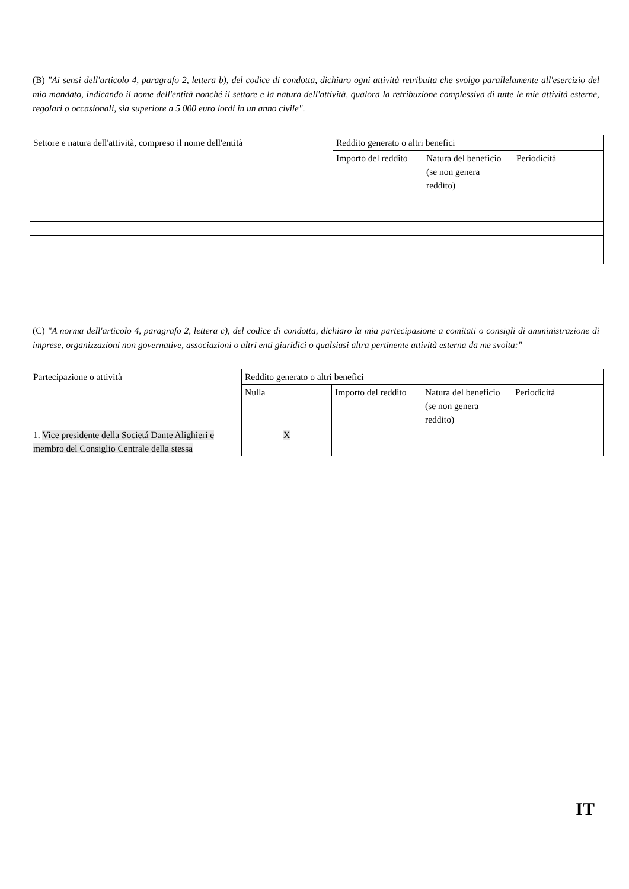(B) "Ai sensi dell'articolo 4, paragrafo 2, lettera b), del codice di condotta, dichiaro ogni attività retribuita che svolgo parallelamente all'esercizio del mio mandato, indicando il nome dell'entità nonché il settore e la natura dell'attività, qualora la retribuzione complessiva di tutte le mie attività esterne, regolari o occasionali, sia superiore a 5 000 euro lordi in un anno civile".
| Settore e natura dell'attività, compreso il nome dell'entità | Reddito generato o altri benefici | | |
| | Importo del reddito | Natura del beneficio (se non genera reddito) | Periodicità |
(C) "A norma dell'articolo 4, paragrafo 2, lettera c), del codice di condotta, dichiaro la mia partecipazione a comitati o consigli di amministrazione di imprese, organizzazioni non governative, associazioni o altri enti giuridici o qualsiasi altra pertinente attività esterna da me svolta:"
| Partecipazione o attività | Reddito generato o altri benefici | | | |
| | Nulla | Importo del reddito | Natura del beneficio (se non genera reddito) | Periodicità |
| 1. Vice presidente della Societá Dante Alighieri e membro del Consiglio Centrale della stessa | X | | | |
IT